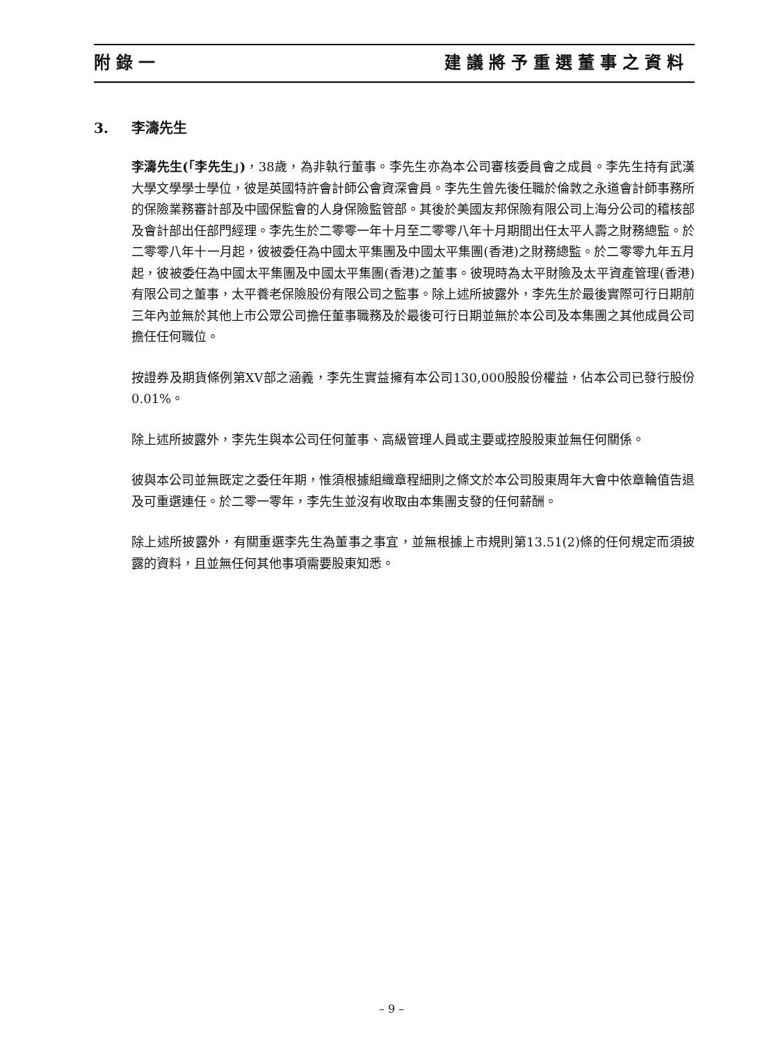附錄一 建議將予重選董事之資料
3. 李濤先生
李濤先生(「李先生」)，38歲，為非執行董事。李先生亦為本公司審核委員會之成員。李先生持有武漢大學文學學士學位，彼是英國特許會計師公會資深會員。李先生曾先後任職於倫敦之永道會計師事務所的保險業務審計部及中國保監會的人身保險監管部。其後於美國友邦保險有限公司上海分公司的稽核部及會計部出任部門經理。李先生於二零零一年十月至二零零八年十月期間出任太平人壽之財務總監。於二零零八年十一月起，彼被委任為中國太平集團及中國太平集團(香港)之財務總監。於二零零九年五月起，彼被委任為中國太平集團及中國太平集團(香港)之董事。彼現時為太平財險及太平資產管理(香港)有限公司之董事，太平養老保險股份有限公司之監事。除上述所披露外，李先生於最後實際可行日期前三年內並無於其他上市公眾公司擔任董事職務及於最後可行日期並無於本公司及本集團之其他成員公司擔任任何職位。
按證券及期貨條例第XV部之涵義，李先生實益擁有本公司130,000股股份權益，佔本公司已發行股份0.01%。
除上述所披露外，李先生與本公司任何董事、高級管理人員或主要或控股股東並無任何關係。
彼與本公司並無既定之委任年期，惟須根據組織章程細則之條文於本公司股東周年大會中依章輪值告退及可重選連任。於二零一零年，李先生並沒有收取由本集團支發的任何薪酬。
除上述所披露外，有關重選李先生為董事之事宜，並無根據上市規則第13.51(2)條的任何規定而須披露的資料，且並無任何其他事項需要股東知悉。
– 9 –